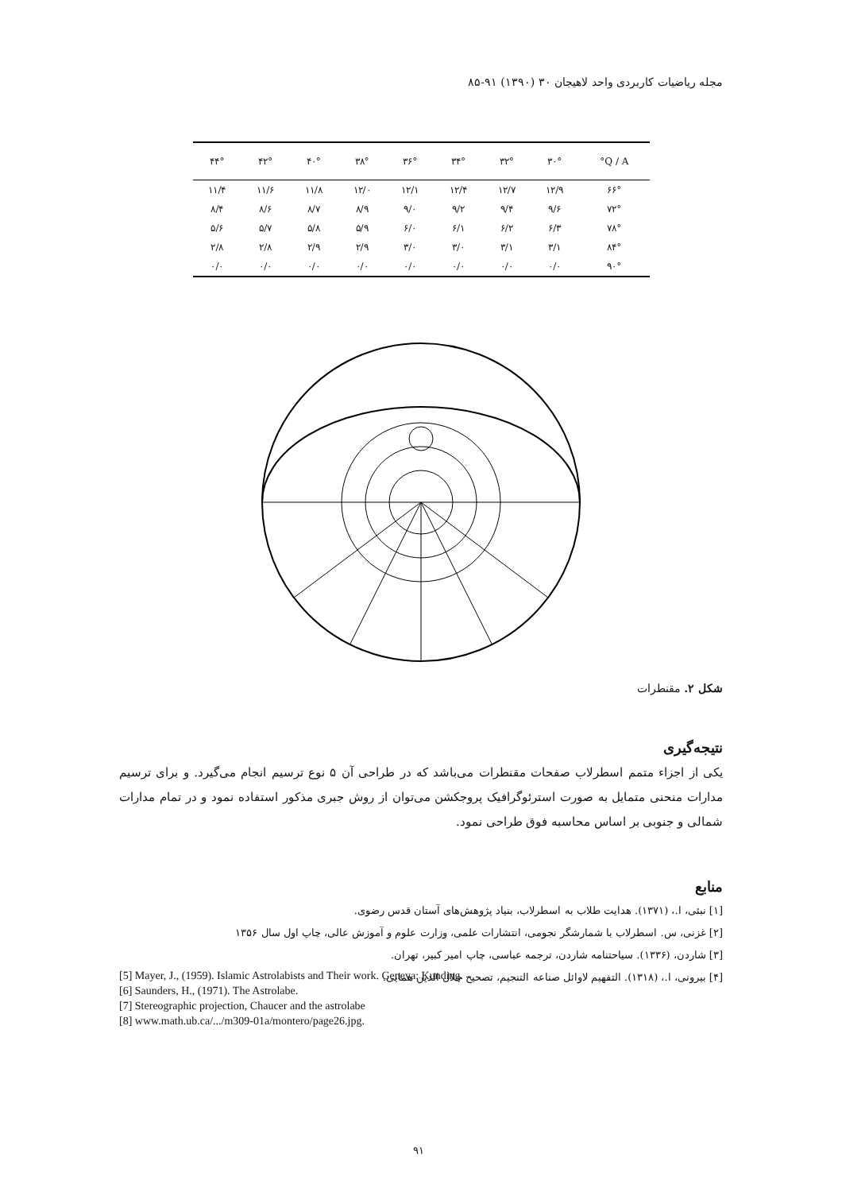مجله ریاضیات کاربردی واحد لاهیجان ۳۰ (۱۳۹۰) ۹۱-۸۵
| Q / A° | ۳۰° | ۳۲° | ۳۴° | ۳۶° | ۳۸° | ۴۰° | ۴۲° | ۴۴° |
| --- | --- | --- | --- | --- | --- | --- | --- | --- |
| ۶۶° | ۱۲/۹ | ۱۲/۷ | ۱۲/۴ | ۱۲/۱ | ۱۲/۰ | ۱۱/۸ | ۱۱/۶ | ۱۱/۴ |
| ۷۲° | ۹/۶ | ۹/۴ | ۹/۲ | ۹/۰ | ۸/۹ | ۸/۷ | ۸/۶ | ۸/۴ |
| ۷۸° | ۶/۳ | ۶/۲ | ۶/۱ | ۶/۰ | ۵/۹ | ۵/۸ | ۵/۷ | ۵/۶ |
| ۸۴° | ۳/۱ | ۳/۱ | ۳/۰ | ۳/۰ | ۲/۹ | ۲/۹ | ۲/۸ | ۲/۸ |
| ۹۰° | ۰/۰ | ۰/۰ | ۰/۰ | ۰/۰ | ۰/۰ | ۰/۰ | ۰/۰ | ۰/۰ |
شکل ۲. مقنطرات
نتیجه‌گیری
یکی از اجزاء متمم اسطرلاب صفحات مقنطرات می‌باشد که در طراحی آن ۵ نوع ترسیم انجام می‌گیرد. و برای ترسیم مدارات منحنی متمایل به صورت استرئوگرافیک پروجکشن می‌توان از روش جبری مذکور استفاده نمود و در تمام مدارات شمالی و جنوبی بر اساس محاسبه فوق طراحی نمود.
منابع
[۱] نبئی، ا.، (۱۳۷۱). هدایت طلاب به اسطرلاب، بنیاد پژوهش‌های آستان قدس رضوی.
[۲] غزنی، س. اسطرلاب با شمارشگر نجومی، انتشارات علمی، وزارت علوم و آموزش عالی، چاپ اول سال ۱۳۵۶
[۳] شاردن، (۱۳۳۶). سیاحتنامه شاردن، ترجمه عباسی، چاپ امیر کبیر، تهران.
[۴] بیرونی، ا.، (۱۳۱۸). التفهیم لاوائل صناعه التنجیم، تصحیح جلال الدین همایی.
[5] Mayer, J., (1959). Islamic Astrolabists and Their work. Geneva: Kunding.
[6] Saunders, H., (1971). The Astrolabe.
[7] Stereographic projection, Chaucer and the astrolabe
[8] www.math.ub.ca/.../m309-01a/montero/page26.jpg.
۹۱